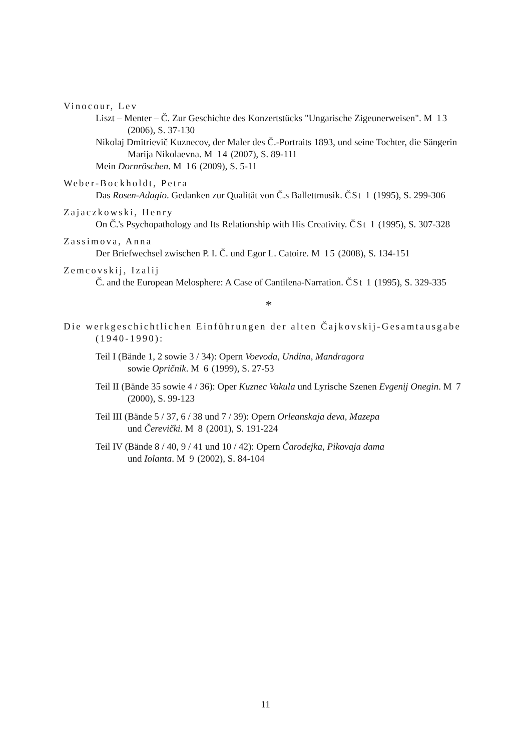Vinocour, Lev
Liszt – Menter – Č. Zur Geschichte des Konzertstücks "Ungarische Zigeunerweisen". M 13 (2006), S. 37-130
Nikolaj Dmitrievič Kuznecov, der Maler des Č.-Portraits 1893, und seine Tochter, die Sängerin Marija Nikolaevna. M 14 (2007), S. 89-111
Mein Dornröschen. M 16 (2009), S. 5-11
Weber-Bockholdt, Petra
Das Rosen-Adagio. Gedanken zur Qualität von Č.s Ballettmusik. ČSt 1 (1995), S. 299-306
Zajaczkowski, Henry
On Č.'s Psychopathology and Its Relationship with His Creativity. ČSt 1 (1995), S. 307-328
Zassimova, Anna
Der Briefwechsel zwischen P. I. Č. und Egor L. Catoire. M 15 (2008), S. 134-151
Zemcovskij, Izalij
Č. and the European Melosphere: A Case of Cantilena-Narration. ČSt 1 (1995), S. 329-335
*
Die werkgeschichtlichen Einführungen der alten Čajkovskij-Gesamtausgabe (1940-1990):
Teil I (Bände 1, 2 sowie 3 / 34): Opern Voevoda, Undina, Mandragora
sowie Opričnik. M 6 (1999), S. 27-53
Teil II (Bände 35 sowie 4 / 36): Oper Kuznec Vakula und Lyrische Szenen Evgenij Onegin. M 7 (2000), S. 99-123
Teil III (Bände 5 / 37, 6 / 38 und 7 / 39): Opern Orleanskaja deva, Mazepa
und Čerevički. M 8 (2001), S. 191-224
Teil IV (Bände 8 / 40, 9 / 41 und 10 / 42): Opern Čarodejka, Pikovaja dama
und Iolanta. M 9 (2002), S. 84-104
11